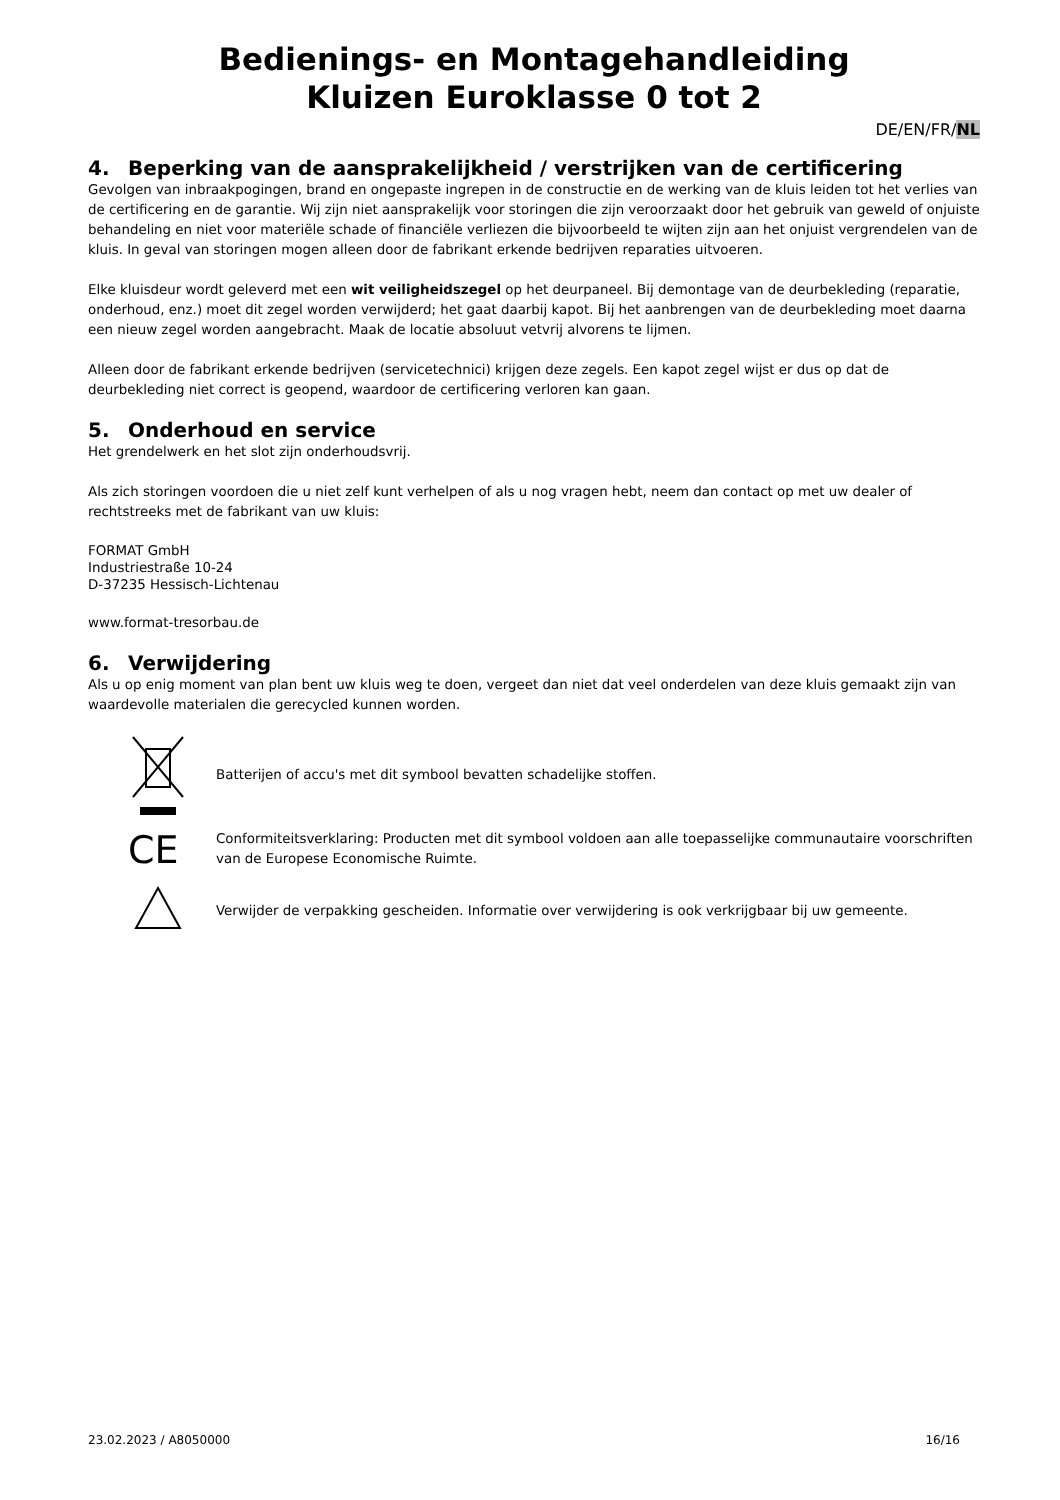Bedienings- en Montagehandleiding
Kluizen Euroklasse 0 tot 2
DE/EN/FR/NL
4. Beperking van de aansprakelijkheid / verstrijken van de certificering
Gevolgen van inbraakpogingen, brand en ongepaste ingrepen in de constructie en de werking van de kluis leiden tot het verlies van de certificering en de garantie. Wij zijn niet aansprakelijk voor storingen die zijn veroorzaakt door het gebruik van geweld of onjuiste behandeling en niet voor materiële schade of financiële verliezen die bijvoorbeeld te wijten zijn aan het onjuist vergrendelen van de kluis. In geval van storingen mogen alleen door de fabrikant erkende bedrijven reparaties uitvoeren.
Elke kluisdeur wordt geleverd met een wit veiligheidszegel op het deurpaneel. Bij demontage van de deurbekleding (reparatie, onderhoud, enz.) moet dit zegel worden verwijderd; het gaat daarbij kapot. Bij het aanbrengen van de deurbekleding moet daarna een nieuw zegel worden aangebracht. Maak de locatie absoluut vetvrij alvorens te lijmen.
Alleen door de fabrikant erkende bedrijven (servicetechnici) krijgen deze zegels. Een kapot zegel wijst er dus op dat de deurbekleding niet correct is geopend, waardoor de certificering verloren kan gaan.
5. Onderhoud en service
Het grendelwerk en het slot zijn onderhoudsvrij.
Als zich storingen voordoen die u niet zelf kunt verhelpen of als u nog vragen hebt, neem dan contact op met uw dealer of rechtstreeks met de fabrikant van uw kluis:
FORMAT GmbH
Industriestraße 10-24
D-37235 Hessisch-Lichtenau
www.format-tresorbau.de
6. Verwijdering
Als u op enig moment van plan bent uw kluis weg te doen, vergeet dan niet dat veel onderdelen van deze kluis gemaakt zijn van waardevolle materialen die gerecycled kunnen worden.
Batterijen of accu's met dit symbool bevatten schadelijke stoffen.
CE
Conformiteitsverklaring: Producten met dit symbool voldoen aan alle toepasselijke communautaire voorschriften van de Europese Economische Ruimte.
Verwijder de verpakking gescheiden. Informatie over verwijdering is ook verkrijgbaar bij uw gemeente.
23.02.2023 / A8050000 16/16